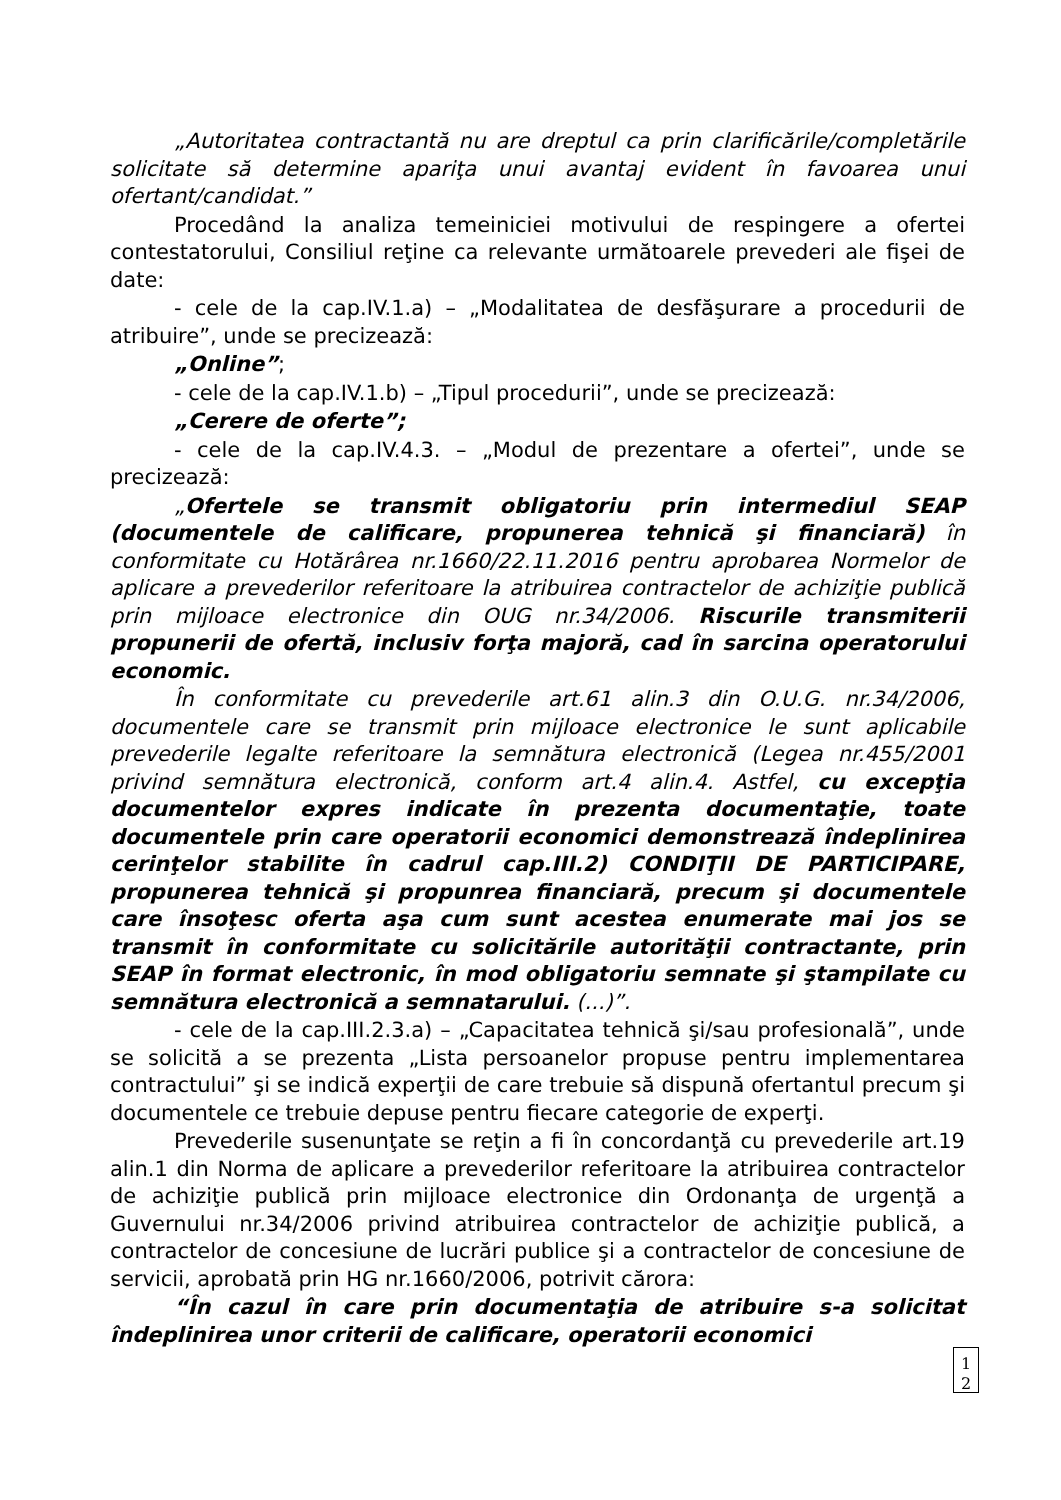„Autoritatea contractantă nu are dreptul ca prin clarificările/completările solicitate să determine apariţa unui avantaj evident în favoarea unui ofertant/candidat.”
Procedând la analiza temeiniciei motivului de respingere a ofertei contestatorului, Consiliul reţine ca relevante următoarele prevederi ale fişei de date:
- cele de la cap.IV.1.a) – „Modalitatea de desfăşurare a procedurii de atribuire”, unde se precizează:
„Online”;
- cele de la cap.IV.1.b) – „Tipul procedurii”, unde se precizează:
„Cerere de oferte”;
- cele de la cap.IV.4.3. – „Modul de prezentare a ofertei”, unde se precizează:
„Ofertele se transmit obligatoriu prin intermediul SEAP (documentele de calificare, propunerea tehnică şi financiară) în conformitate cu Hotărârea nr.1660/22.11.2016 pentru aprobarea Normelor de aplicare a prevederilor referitoare la atribuirea contractelor de achiziţie publică prin mijloace electronice din OUG nr.34/2006. Riscurile transmiterii propunerii de ofertă, inclusiv forţa majoră, cad în sarcina operatorului economic.
În conformitate cu prevederile art.61 alin.3 din O.U.G. nr.34/2006, documentele care se transmit prin mijloace electronice le sunt aplicabile prevederile legalte referitoare la semnătura electronică (Legea nr.455/2001 privind semnătura electronică, conform art.4 alin.4. Astfel, cu excepţia documentelor expres indicate în prezenta documentaţie, toate documentele prin care operatorii economici demonstrează îndeplinirea cerinţelor stabilite în cadrul cap.III.2) CONDIŢII DE PARTICIPARE, propunerea tehnică şi propunrea financiară, precum şi documentele care însoţesc oferta aşa cum sunt acestea enumerate mai jos se transmit în conformitate cu solicitările autorităţii contractante, prin SEAP în format electronic, în mod obligatoriu semnate şi ştampilate cu semnătura electronică a semnatarului. (...)”.
- cele de la cap.III.2.3.a) – „Capacitatea tehnică şi/sau profesională”, unde se solicită a se prezenta „Lista persoanelor propuse pentru implementarea contractului” şi se indică experţii de care trebuie să dispună ofertantul precum şi documentele ce trebuie depuse pentru fiecare categorie de experţi.
Prevederile susenunţate se reţin a fi în concordanţă cu prevederile art.19 alin.1 din Norma de aplicare a prevederilor referitoare la atribuirea contractelor de achiziţie publică prin mijloace electronice din Ordonanţa de urgenţă a Guvernului nr.34/2006 privind atribuirea contractelor de achiziţie publică, a contractelor de concesiune de lucrări publice şi a contractelor de concesiune de servicii, aprobată prin HG nr.1660/2006, potrivit cărora:
“În cazul în care prin documentaţia de atribuire s-a solicitat îndeplinirea unor criterii de calificare, operatorii economici
1 2